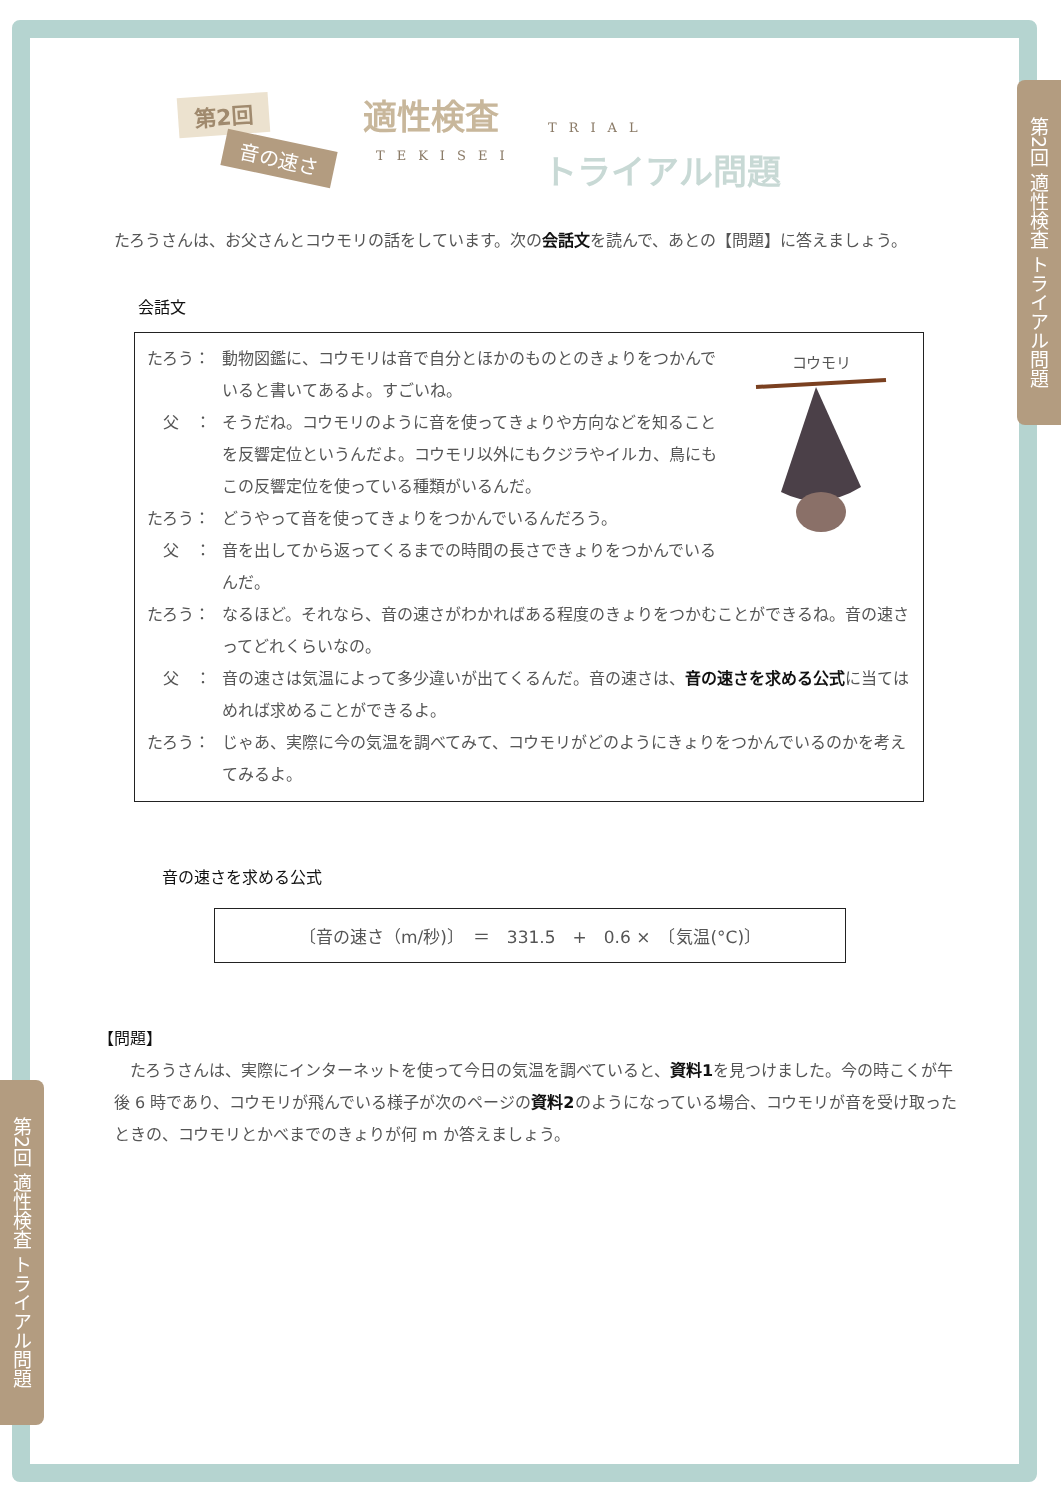第2回 適性検査 トライアル問題
第2回 適性検査 トライアル問題
第2回
音の速さ
適性検査 TRIAL
TEKISEI トライアル問題
たろうさんは、お父さんとコウモリの話をしています。次の会話文を読んで、あとの【問題】に答えましょう。
会話文
コウモリ
たろう： 動物図鑑に、コウモリは音で自分とほかのものとのきょりをつかんでいると書いてあるよ。すごいね。
　父　： そうだね。コウモリのように音を使ってきょりや方向などを知ることを反響定位というんだよ。コウモリ以外にもクジラやイルカ、鳥にもこの反響定位を使っている種類がいるんだ。
たろう： どうやって音を使ってきょりをつかんでいるんだろう。
　父　： 音を出してから返ってくるまでの時間の長さできょりをつかんでいるんだ。
たろう： なるほど。それなら、音の速さがわかればある程度のきょりをつかむことができるね。音の速さってどれくらいなの。
　父　： 音の速さは気温によって多少違いが出てくるんだ。音の速さは、音の速さを求める公式に当てはめれば求めることができるよ。
たろう： じゃあ、実際に今の気温を調べてみて、コウモリがどのようにきょりをつかんでいるのかを考えてみるよ。
音の速さを求める公式
〔音の速さ（m/秒)〕　＝　331.5　+　0.6 ×　〔気温(°C)〕
【問題】
たろうさんは、実際にインターネットを使って今日の気温を調べていると、資料1を見つけました。今の時こくが午後 6 時であり、コウモリが飛んでいる様子が次のページの資料2のようになっている場合、コウモリが音を受け取ったときの、コウモリとかべまでのきょりが何 m か答えましょう。